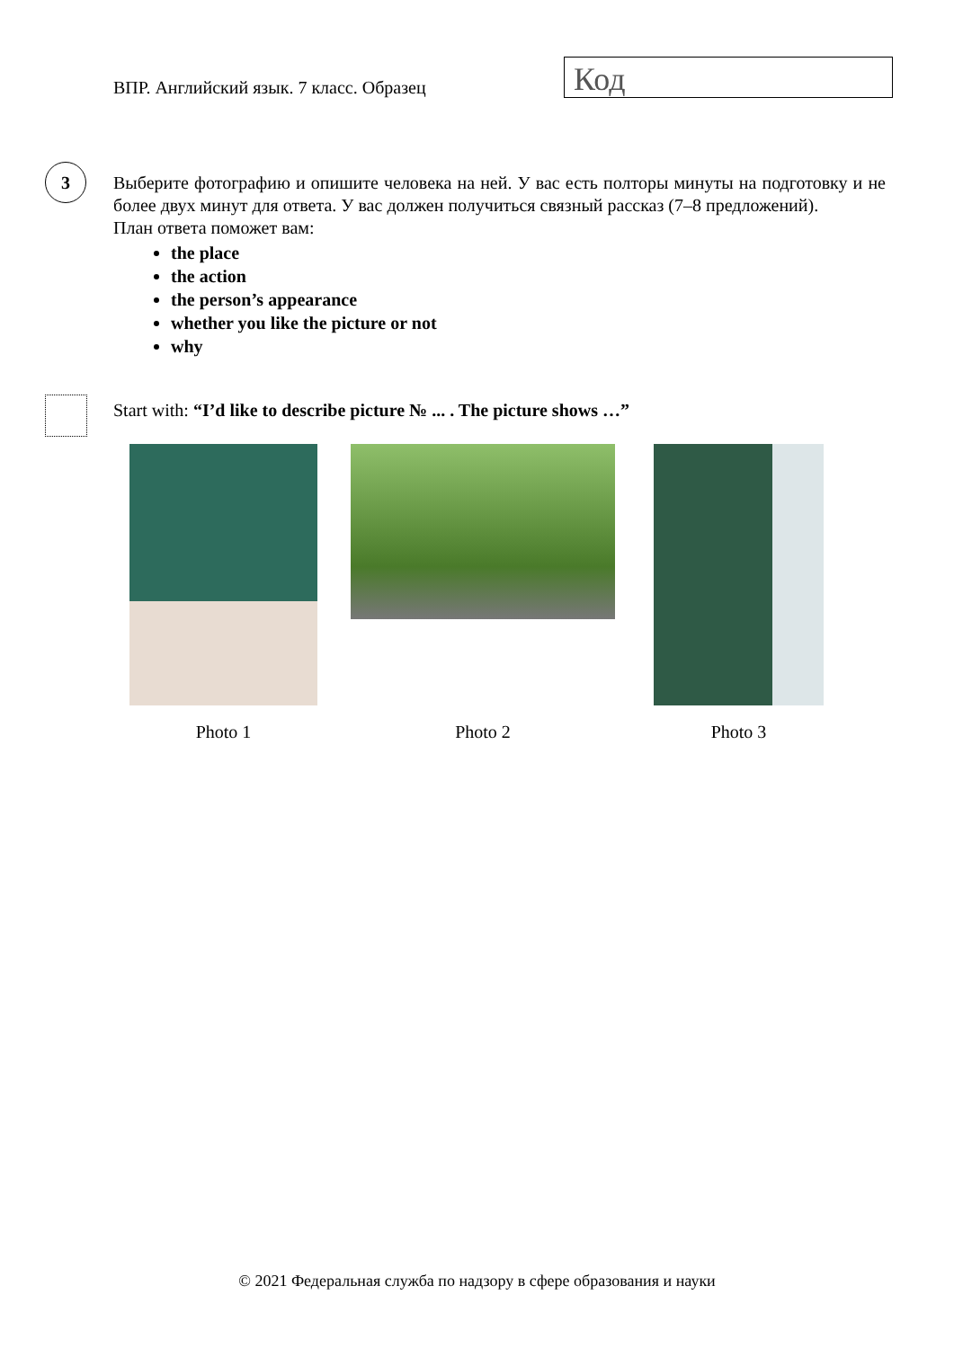ВПР. Английский язык. 7 класс. Образец
Код
3
Выберите фотографию и опишите человека на ней. У вас есть полторы минуты на подготовку и не более двух минут для ответа. У вас должен получиться связный рассказ (7–8 предложений).
План ответа поможет вам:
the place
the action
the person’s appearance
whether you like the picture or not
why
Start with: “I’d like to describe picture № ... . The picture shows …”
Photo 1 Photo 2 Photo 3
© 2021 Федеральная служба по надзору в сфере образования и науки